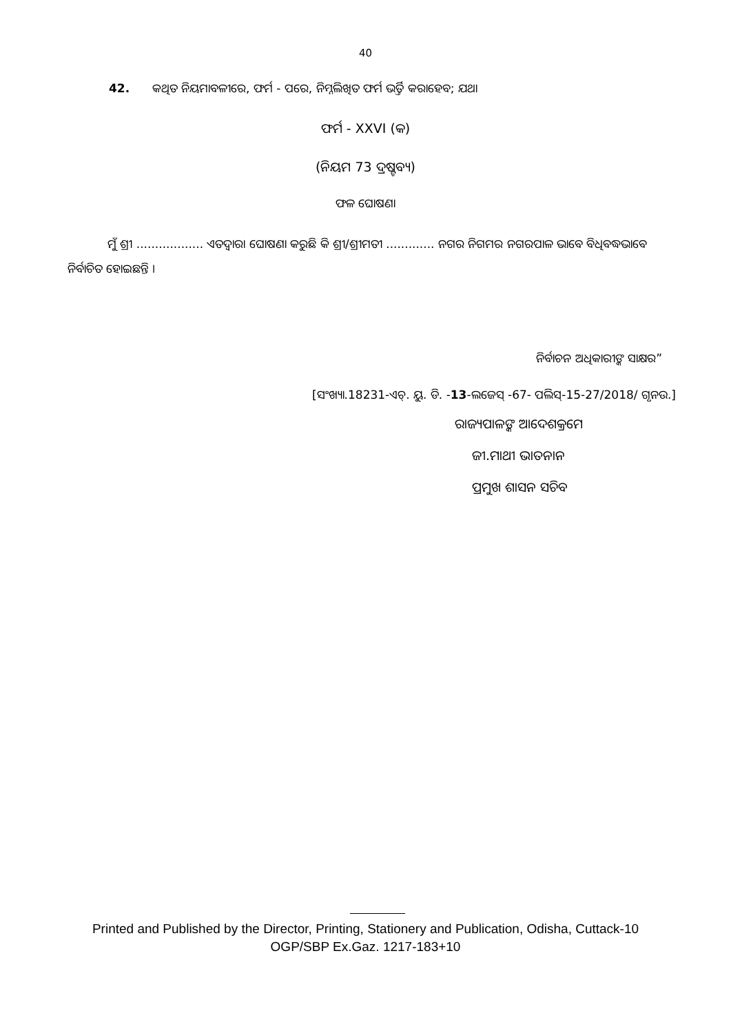40
42. କଥିତ ନିୟମାବଳୀରେ, ଫର୍ମ - ପରେ, ନିମ୍ନଲିଖିତ ଫର୍ମ ଭର୍ତ୍ତି କରାହେବ; ଯଥା
ଫର୍ମ - XXVI (କ)
(ନିୟମ 73 ଦ୍ରଷ୍ଟବ୍ୟ)
ଫଳ ଘୋଷଣା
ମୁଁ ଶ୍ରୀ .................. ଏତଦ୍ୱାରା ଘୋଷଣା କରୁଛି କି ଶ୍ରୀ/ଶ୍ରୀମତୀ ............. ନଗର ନିଗମର ନଗରପାଳ ଭାବେ ବିଧିବଦ୍ଧଭାବେ ନିର୍ବାଚିତ ହୋଇଛନ୍ତି ।
ନିର୍ବାଚନ ଅଧିକାରୀଙ୍କ ସାକ୍ଷର”
[ସଂଖ୍ୟା.18231-ଏଚ୍. ୟୁ. ଡି. -13-ଲଜେସ୍ -67- ପଲିସ୍-15-27/2018/ ଗୃନଉ.]
ରାଜ୍ୟପାଳଙ୍କ ଆଦେଶକ୍ରମେ
ଜୀ.ମାଥୀ ଭାତନାନ
ପ୍ରମୁଖ ଶାସନ ସଚିବ
Printed and Published by the Director, Printing, Stationery and Publication, Odisha, Cuttack-10
OGP/SBP Ex.Gaz. 1217-183+10